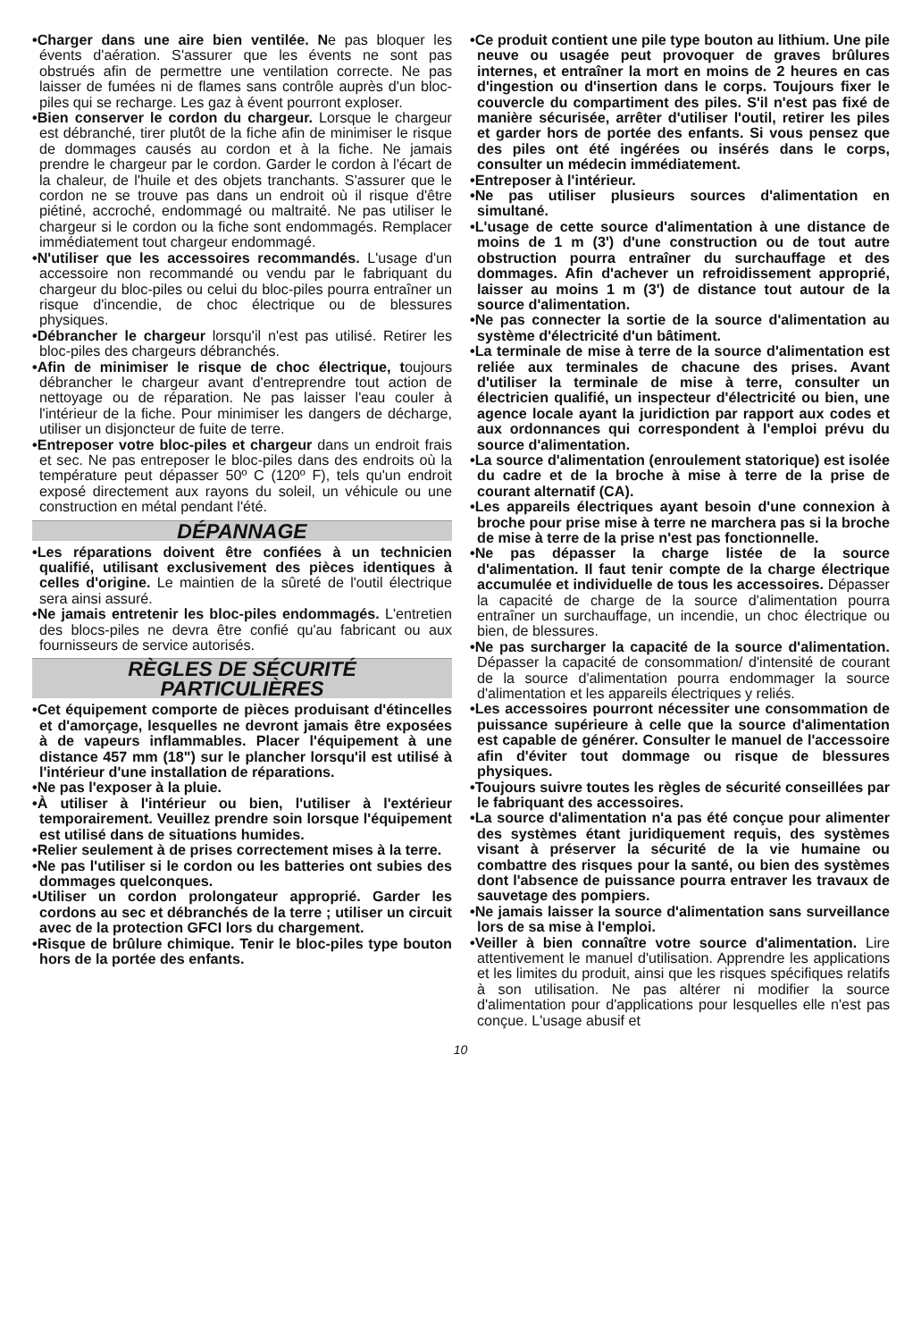•Charger dans une aire bien ventilée. Ne pas bloquer les évents d'aération. S'assurer que les évents ne sont pas obstrués afin de permettre une ventilation correcte. Ne pas laisser de fumées ni de flames sans contrôle auprès d'un bloc-piles qui se recharge. Les gaz à évent pourront exploser.
•Bien conserver le cordon du chargeur. Lorsque le chargeur est débranché, tirer plutôt de la fiche afin de minimiser le risque de dommages causés au cordon et à la fiche. Ne jamais prendre le chargeur par le cordon. Garder le cordon à l'écart de la chaleur, de l'huile et des objets tranchants. S'assurer que le cordon ne se trouve pas dans un endroit où il risque d'être piétiné, accroché, endommagé ou maltraité. Ne pas utiliser le chargeur si le cordon ou la fiche sont endommagés. Remplacer immédiatement tout chargeur endommagé.
•N'utiliser que les accessoires recommandés. L'usage d'un accessoire non recommandé ou vendu par le fabriquant du chargeur du bloc-piles ou celui du bloc-piles pourra entraîner un risque d'incendie, de choc électrique ou de blessures physiques.
•Débrancher le chargeur lorsqu'il n'est pas utilisé. Retirer les bloc-piles des chargeurs débranchés.
•Afin de minimiser le risque de choc électrique, toujours débrancher le chargeur avant d'entreprendre tout action de nettoyage ou de réparation. Ne pas laisser l'eau couler à l'intérieur de la fiche. Pour minimiser les dangers de décharge, utiliser un disjoncteur de fuite de terre.
•Entreposer votre bloc-piles et chargeur dans un endroit frais et sec. Ne pas entreposer le bloc-piles dans des endroits où la température peut dépasser 50º C (120º F), tels qu'un endroit exposé directement aux rayons du soleil, un véhicule ou une construction en métal pendant l'été.
DÉPANNAGE
•Les réparations doivent être confiées à un technicien qualifié, utilisant exclusivement des pièces identiques à celles d'origine. Le maintien de la sûreté de l'outil électrique sera ainsi assuré.
•Ne jamais entretenir les bloc-piles endommagés. L'entretien des blocs-piles ne devra être confié qu'au fabricant ou aux fournisseurs de service autorisés.
RÈGLES DE SÉCURITÉ
PARTICULIÈRES
•Cet équipement comporte de pièces produisant d'étincelles et d'amorçage, lesquelles ne devront jamais être exposées à de vapeurs inflammables. Placer l'équipement à une distance 457 mm (18") sur le plancher lorsqu'il est utilisé à l'intérieur d'une installation de réparations.
•Ne pas l'exposer à la pluie.
•À utiliser à l'intérieur ou bien, l'utiliser à l'extérieur temporairement. Veuillez prendre soin lorsque l'équipement est utilisé dans de situations humides.
•Relier seulement à de prises correctement mises à la terre.
•Ne pas l'utiliser si le cordon ou les batteries ont subies des dommages quelconques.
•Utiliser un cordon prolongateur approprié. Garder les cordons au sec et débranchés de la terre ; utiliser un circuit avec de la protection GFCI lors du chargement.
•Risque de brûlure chimique. Tenir le bloc-piles type bouton hors de la portée des enfants.
•Ce produit contient une pile type bouton au lithium. Une pile neuve ou usagée peut provoquer de graves brûlures internes, et entraîner la mort en moins de 2 heures en cas d'ingestion ou d'insertion dans le corps. Toujours fixer le couvercle du compartiment des piles. S'il n'est pas fixé de manière sécurisée, arrêter d'utiliser l'outil, retirer les piles et garder hors de portée des enfants. Si vous pensez que des piles ont été ingérées ou insérés dans le corps, consulter un médecin immédiatement.
•Entreposer à l'intérieur.
•Ne pas utiliser plusieurs sources d'alimentation en simultané.
•L'usage de cette source d'alimentation à une distance de moins de 1 m (3') d'une construction ou de tout autre obstruction pourra entraîner du surchauffage et des dommages. Afin d'achever un refroidissement approprié, laisser au moins 1 m (3') de distance tout autour de la source d'alimentation.
•Ne pas connecter la sortie de la source d'alimentation au système d'électricité d'un bâtiment.
•La terminale de mise à terre de la source d'alimentation est reliée aux terminales de chacune des prises. Avant d'utiliser la terminale de mise à terre, consulter un électricien qualifié, un inspecteur d'électricité ou bien, une agence locale ayant la juridiction par rapport aux codes et aux ordonnances qui correspondent à l'emploi prévu du source d'alimentation.
•La source d'alimentation (enroulement statorique) est isolée du cadre et de la broche à mise à terre de la prise de courant alternatif (CA).
•Les appareils électriques ayant besoin d'une connexion à broche pour prise mise à terre ne marchera pas si la broche de mise à terre de la prise n'est pas fonctionnelle.
•Ne pas dépasser la charge listée de la source d'alimentation. Il faut tenir compte de la charge électrique accumulée et individuelle de tous les accessoires. Dépasser la capacité de charge de la source d'alimentation pourra entraîner un surchauffage, un incendie, un choc électrique ou bien, de blessures.
•Ne pas surcharger la capacité de la source d'alimentation. Dépasser la capacité de consommation/ d'intensité de courant de la source d'alimentation pourra endommager la source d'alimentation et les appareils électriques y reliés.
•Les accessoires pourront nécessiter une consommation de puissance supérieure à celle que la source d'alimentation est capable de générer. Consulter le manuel de l'accessoire afin d'éviter tout dommage ou risque de blessures physiques.
•Toujours suivre toutes les règles de sécurité conseillées par le fabriquant des accessoires.
•La source d'alimentation n'a pas été conçue pour alimenter des systèmes étant juridiquement requis, des systèmes visant à préserver la sécurité de la vie humaine ou combattre des risques pour la santé, ou bien des systèmes dont l'absence de puissance pourra entraver les travaux de sauvetage des pompiers.
•Ne jamais laisser la source d'alimentation sans surveillance lors de sa mise à l'emploi.
•Veiller à bien connaître votre source d'alimentation. Lire attentivement le manuel d'utilisation. Apprendre les applications et les limites du produit, ainsi que les risques spécifiques relatifs à son utilisation. Ne pas altérer ni modifier la source d'alimentation pour d'applications pour lesquelles elle n'est pas conçue. L'usage abusif et
10